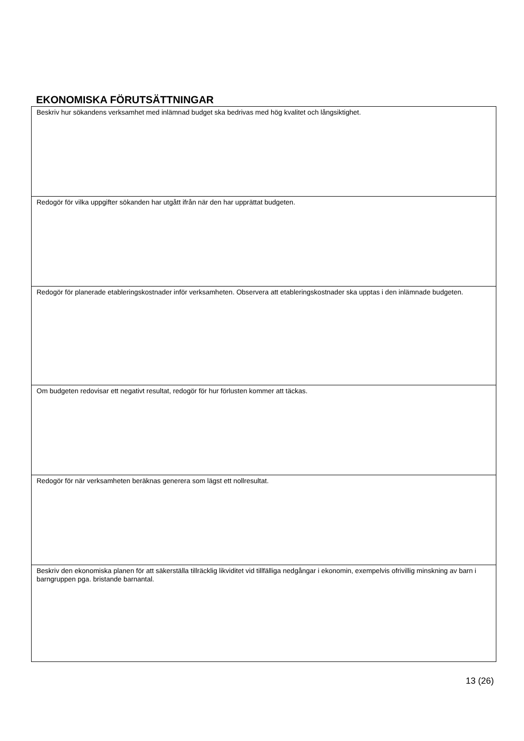EKONOMISKA FÖRUTSÄTTNINGAR
| Beskriv hur sökandens verksamhet med inlämnad budget ska bedrivas med hög kvalitet och långsiktighet. |
| Redogör för vilka uppgifter sökanden har utgått ifrån när den har upprättat budgeten. |
| Redogör för planerade etableringskostnader inför verksamheten. Observera att etableringskostnader ska upptas i den inlämnade budgeten. |
| Om budgeten redovisar ett negativt resultat, redogör för hur förlusten kommer att täckas. |
| Redogör för när verksamheten beräknas generera som lägst ett nollresultat. |
| Beskriv den ekonomiska planen för att säkerställa tillräcklig likviditet vid tillfälliga nedgångar i ekonomin, exempelvis ofrivillig minskning av barn i barngruppen pga. bristande barnantal. |
13 (26)